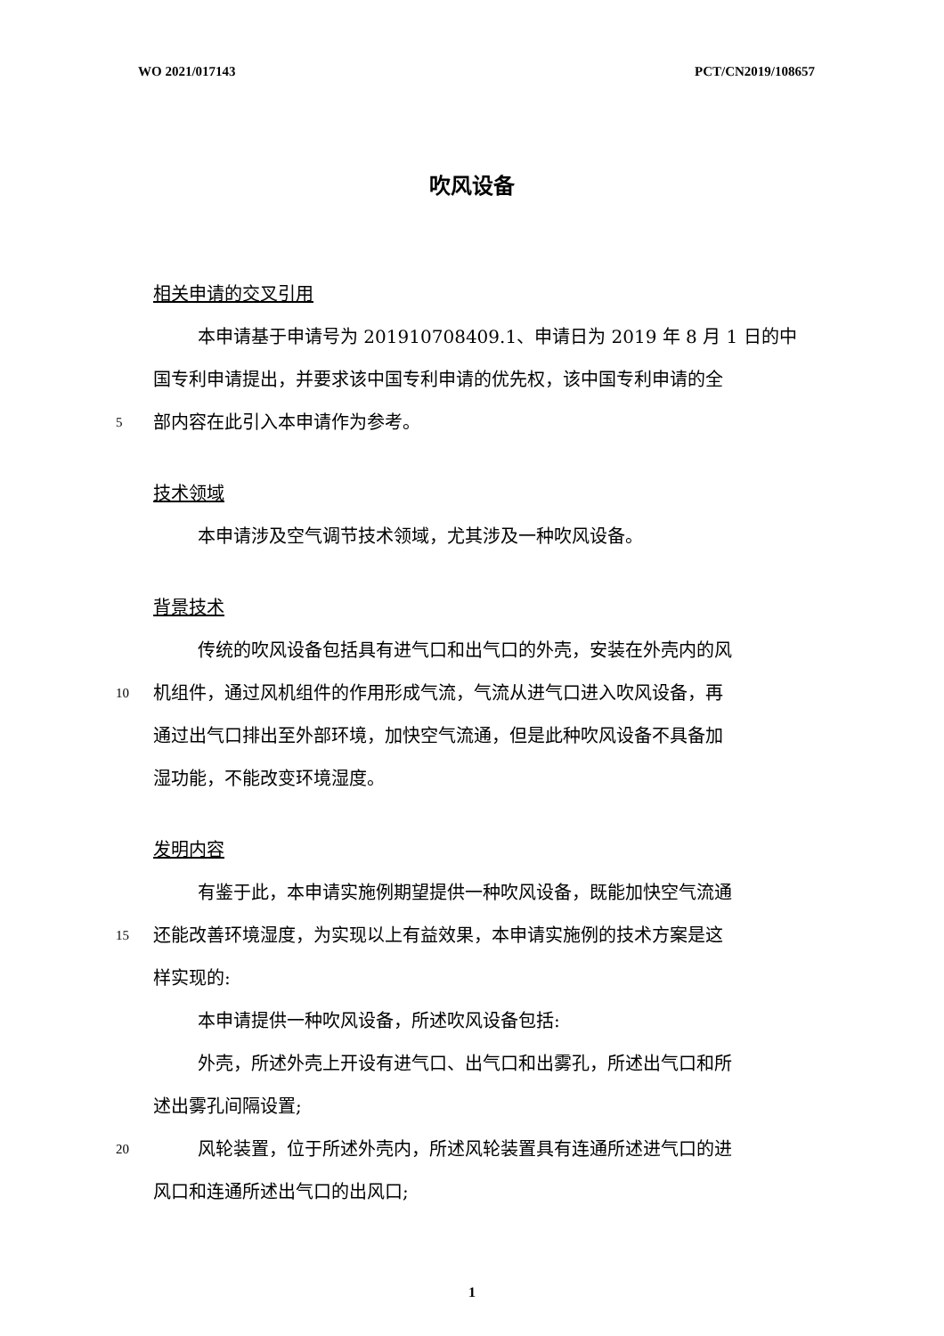WO 2021/017143 PCT/CN2019/108657
吹风设备
相关申请的交叉引用
本申请基于申请号为 201910708409.1、申请日为 2019 年 8 月 1 日的中
国专利申请提出，并要求该中国专利申请的优先权，该中国专利申请的全
5 部内容在此引入本申请作为参考。
技术领域
本申请涉及空气调节技术领域，尤其涉及一种吹风设备。
背景技术
传统的吹风设备包括具有进气口和出气口的外壳，安装在外壳内的风
10 机组件，通过风机组件的作用形成气流，气流从进气口进入吹风设备，再
通过出气口排出至外部环境，加快空气流通，但是此种吹风设备不具备加
湿功能，不能改变环境湿度。
发明内容
有鉴于此，本申请实施例期望提供一种吹风设备，既能加快空气流通
15 还能改善环境湿度，为实现以上有益效果，本申请实施例的技术方案是这
样实现的:
本申请提供一种吹风设备，所述吹风设备包括:
外壳，所述外壳上开设有进气口、出气口和出雾孔，所述出气口和所
述出雾孔间隔设置;
20 风轮装置，位于所述外壳内，所述风轮装置具有连通所述进气口的进
风口和连通所述出气口的出风口;
1